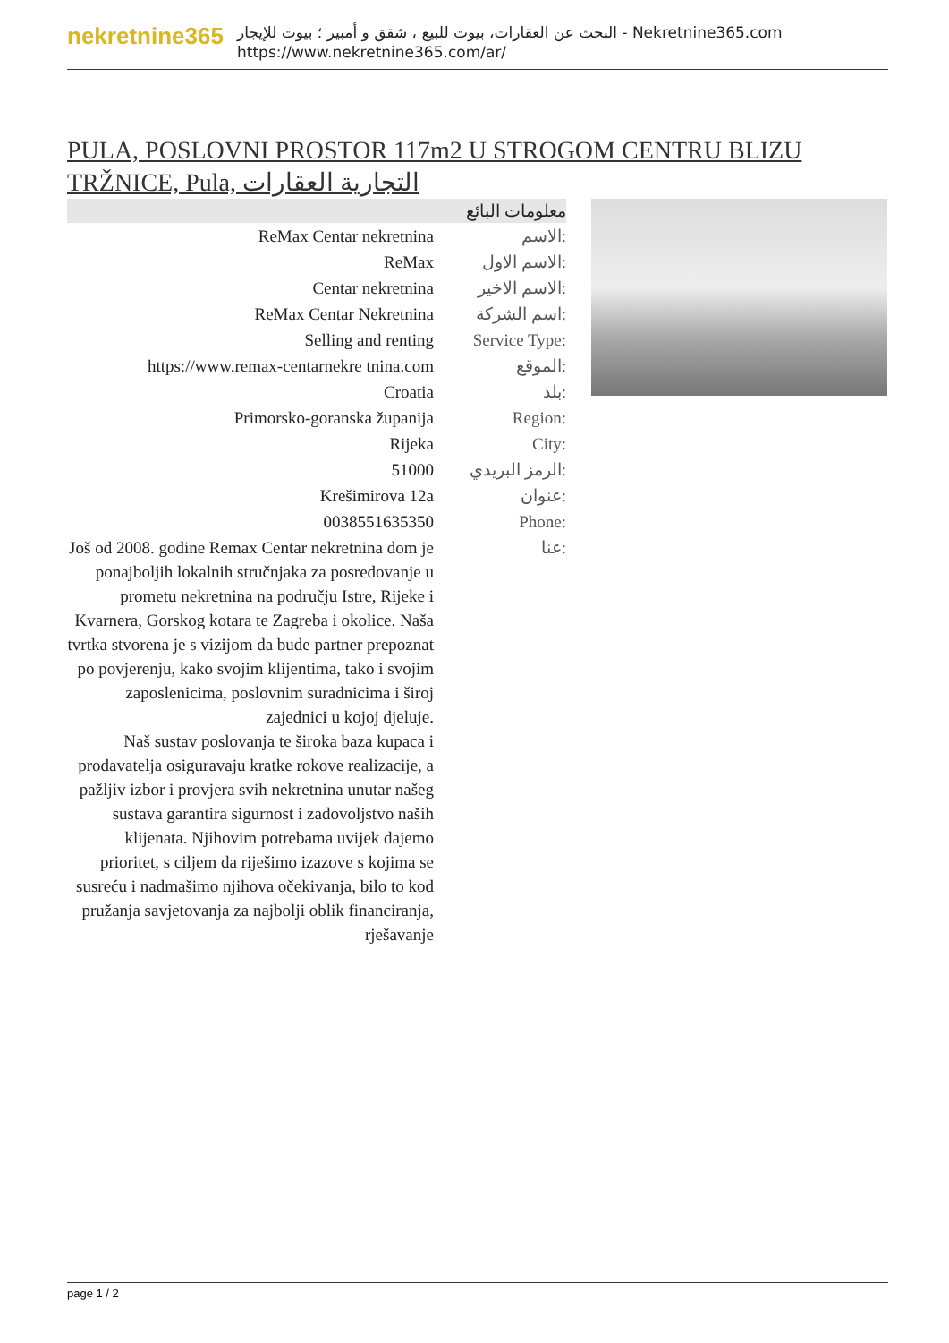nekretnine365
البحث عن العقارات، بيوت للبيع ، شقق و أمبير ؛ بيوت للإيجار - Nekretnine365.com
https://www.nekretnine365.com/ar/
PULA, POSLOVNI PROSTOR 117m2 U STROGOM CENTRU BLIZU TRŽNICE, Pula, التجارية العقارات
| معلومات البائع | |
| --- | --- |
| ReMax Centar nekretnina | الاسم: |
| ReMax | الاسم الاول: |
| Centar nekretnina | الاسم الاخير: |
| ReMax Centar Nekretnina | اسم الشركة: |
| Selling and renting | Service Type: |
| https://www.remax-centarnekre tnina.com | الموقع: |
| Croatia | بلد: |
| Primorsko-goranska županija | Region: |
| Rijeka | City: |
| 51000 | الرمز البريدي: |
| Krešimirova 12a | عنوان: |
| 0038551635350 | Phone: |
| Još od 2008. godine Remax Centar nekretnina dom je ponajboljih lokalnih stručnjaka za posredovanje u prometu nekretnina na području Istre, Rijeke i Kvarnera, Gorskog kotara te Zagreba i okolice. Naša tvrtka stvorena je s vizijom da bude partner prepoznat po povjerenju, kako svojim klijentima, tako i svojim zaposlenicima, poslovnim suradnicima i široj zajednici u kojoj djeluje. Naš sustav poslovanja te široka baza kupaca i prodavatelja osiguravaju kratke rokove realizacije, a pažljiv izbor i provjera svih nekretnina unutar našeg sustava garantira sigurnost i zadovoljstvo naših klijenata. Njihovim potrebama uvijek dajemo prioritet, s ciljem da riješimo izazove s kojima se susreću i nadmašimo njihova očekivanja, bilo to kod pružanja savjetovanja za najbolji oblik financiranja, rješavanje | عنا: |
page 1 / 2